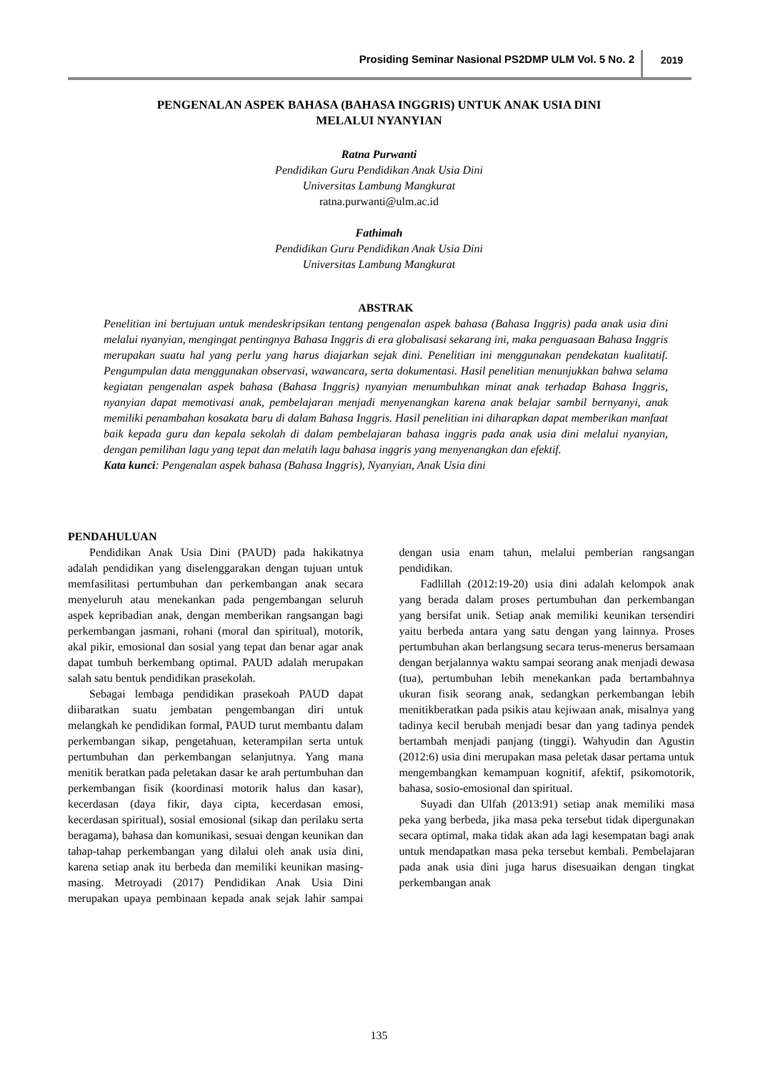Prosiding Seminar Nasional PS2DMP ULM Vol. 5 No. 2 2019
PENGENALAN ASPEK BAHASA (BAHASA INGGRIS) UNTUK ANAK USIA DINI
MELALUI NYANYIAN
Ratna Purwanti
Pendidikan Guru Pendidikan Anak Usia Dini
Universitas Lambung Mangkurat
ratna.purwanti@ulm.ac.id
Fathimah
Pendidikan Guru Pendidikan Anak Usia Dini
Universitas Lambung Mangkurat
ABSTRAK
Penelitian ini bertujuan untuk mendeskripsikan tentang pengenalan aspek bahasa (Bahasa Inggris) pada anak usia dini melalui nyanyian, mengingat pentingnya Bahasa Inggris di era globalisasi sekarang ini, maka penguasaan Bahasa Inggris merupakan suatu hal yang perlu yang harus diajarkan sejak dini. Penelitian ini menggunakan pendekatan kualitatif. Pengumpulan data menggunakan observasi, wawancara, serta dokumentasi. Hasil penelitian menunjukkan bahwa selama kegiatan pengenalan aspek bahasa (Bahasa Inggris) nyanyian menumbuhkan minat anak terhadap Bahasa Inggris, nyanyian dapat memotivasi anak, pembelajaran menjadi menyenangkan karena anak belajar sambil bernyanyi, anak memiliki penambahan kosakata baru di dalam Bahasa Inggris. Hasil penelitian ini diharapkan dapat memberikan manfaat baik kepada guru dan kepala sekolah di dalam pembelajaran bahasa inggris pada anak usia dini melalui nyanyian, dengan pemilihan lagu yang tepat dan melatih lagu bahasa inggris yang menyenangkan dan efektif.
Kata kunci: Pengenalan aspek bahasa (Bahasa Inggris), Nyanyian, Anak Usia dini
PENDAHULUAN
Pendidikan Anak Usia Dini (PAUD) pada hakikatnya adalah pendidikan yang diselenggarakan dengan tujuan untuk memfasilitasi pertumbuhan dan perkembangan anak secara menyeluruh atau menekankan pada pengembangan seluruh aspek kepribadian anak, dengan memberikan rangsangan bagi perkembangan jasmani, rohani (moral dan spiritual), motorik, akal pikir, emosional dan sosial yang tepat dan benar agar anak dapat tumbuh berkembang optimal. PAUD adalah merupakan salah satu bentuk pendidikan prasekolah.
Sebagai lembaga pendidikan prasekoah PAUD dapat diibaratkan suatu jembatan pengembangan diri untuk melangkah ke pendidikan formal, PAUD turut membantu dalam perkembangan sikap, pengetahuan, keterampilan serta untuk pertumbuhan dan perkembangan selanjutnya. Yang mana menitik beratkan pada peletakan dasar ke arah pertumbuhan dan perkembangan fisik (koordinasi motorik halus dan kasar), kecerdasan (daya fikir, daya cipta, kecerdasan emosi, kecerdasan spiritual), sosial emosional (sikap dan perilaku serta beragama), bahasa dan komunikasi, sesuai dengan keunikan dan tahap-tahap perkembangan yang dilalui oleh anak usia dini, karena setiap anak itu berbeda dan memiliki keunikan masing-masing. Metroyadi (2017) Pendidikan Anak Usia Dini merupakan upaya pembinaan kepada anak sejak lahir sampai dengan usia enam tahun, melalui pemberian rangsangan pendidikan.
Fadlillah (2012:19-20) usia dini adalah kelompok anak yang berada dalam proses pertumbuhan dan perkembangan yang bersifat unik. Setiap anak memiliki keunikan tersendiri yaitu berbeda antara yang satu dengan yang lainnya. Proses pertumbuhan akan berlangsung secara terus-menerus bersamaan dengan berjalannya waktu sampai seorang anak menjadi dewasa (tua), pertumbuhan lebih menekankan pada bertambahnya ukuran fisik seorang anak, sedangkan perkembangan lebih menitikberatkan pada psikis atau kejiwaan anak, misalnya yang tadinya kecil berubah menjadi besar dan yang tadinya pendek bertambah menjadi panjang (tinggi). Wahyudin dan Agustin (2012:6) usia dini merupakan masa peletak dasar pertama untuk mengembangkan kemampuan kognitif, afektif, psikomotorik, bahasa, sosio-emosional dan spiritual.
Suyadi dan Ulfah (2013:91) setiap anak memiliki masa peka yang berbeda, jika masa peka tersebut tidak dipergunakan secara optimal, maka tidak akan ada lagi kesempatan bagi anak untuk mendapatkan masa peka tersebut kembali. Pembelajaran pada anak usia dini juga harus disesuaikan dengan tingkat perkembangan anak
135